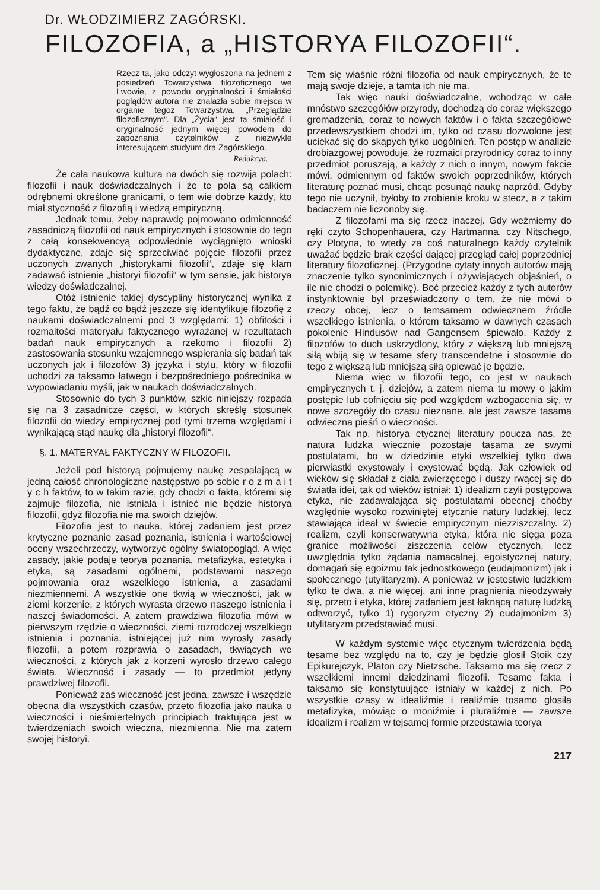Dr. WŁODZIMIERZ ZAGÓRSKI.
FILOZOFIA, a „HISTORYA FILOZOFII“.
Rzecz ta, jako odczyt wygłoszona na jednem z posiedzeń Towarzystwa filozoficznego we Lwowie, z powodu oryginalności i śmiałości poglądów autora nie znalazła sobie miejsca w organie tegoż Towarzystwa, „Przeglądzie filozoficznym“. Dla „Życia“ jest ta śmiałość i oryginalność jednym więcej powodem do zapoznania czytelników z niezwykle interesującem studyum dra Zagórskiego.
Redakcya.
Że cała naukowa kultura na dwóch się rozwija polach: filozofii i nauk doświadczalnych i że te pola są całkiem odrębnemi określone granicami, o tem wie dobrze każdy, kto miał styczność z filozofią i wiedzą empiryczną.
Jednak temu, żeby naprawdę pojmowano odmienność zasadniczą filozofii od nauk empirycznych i stosownie do tego z całą konsekwencyą odpowiednie wyciągnięto wnioski dydaktyczne, zdaje się sprzeciwiać pojęcie filozofii przez uczonych zwanych „historykami filozofii“, zdaje się kłam zadawać istnienie „historyi filozofii“ w tym sensie, jak historya wiedzy doświadczalnej.
Otóż istnienie takiej dyscypliny historycznej wynika z tego faktu, że bądź co bądź jeszcze się identyfikuje filozofię z naukami doświadczalnemi pod 3 względami: 1) obfitości i rozmaitości materyału faktycznego wyrażanej w rezultatach badań nauk empirycznych a rzekomo i filozofii 2) zastosowania stosunku wzajemnego wspierania się badań tak uczonych jak i filozofów 3) języka i stylu, który w filozofii uchodzi za taksamo łatwego i bezpośredniego pośrednika w wypowiadaniu myśli, jak w naukach doświadczalnych.
Stosownie do tych 3 punktów, szkic niniejszy rozpada się na 3 zasadnicze części, w których skreślę stosunek filozofii do wiedzy empirycznej pod tymi trzema względami i wynikającą stąd naukę dla „historyi filozofii“.
§. 1. MATERYAŁ FAKTYCZNY W FILOZOFII.
Jeżeli pod historyą pojmujemy naukę zespalającą w jedną całość chronologiczne następstwo po sobie r o z m a i t y c h faktów, to w takim razie, gdy chodzi o fakta, któremi się zajmuje filozofia, nie istniała i istnieć nie będzie historya filozofii, gdyż filozofia nie ma swoich dziejów.
Filozofia jest to nauka, której zadaniem jest przez krytyczne poznanie zasad poznania, istnienia i wartościowej oceny wszechrzeczy, wytworzyć ogólny światopogląd. A więc zasady, jakie podaje teorya poznania, metafizyka, estetyka i etyka, są zasadami ogólnemi, podstawami naszego pojmowania oraz wszelkiego istnienia, a zasadami niezmiennemi. A wszystkie one tkwią w wieczności, jak w ziemi korzenie, z których wyrasta drzewo naszego istnienia i naszej świadomości. A zatem prawdziwa filozofia mówi w pierwszym rzędzie o wieczności, ziemi rozrodczej wszelkiego istnienia i poznania, istniejącej już nim wyrosły zasady filozofii, a potem rozprawia o zasadach, tkwiących we wieczności, z których jak z korzeni wyrosło drzewo całego świata. Wieczność i zasady — to przedmiot jedyny prawdziwej filozofii.
Ponieważ zaś wieczność jest jedna, zawsze i wszędzie obecna dla wszystkich czasów, przeto filozofia jako nauka o wieczności i nieśmiertelnych principiach traktująca jest w twierdzeniach swoich wieczna, niezmienna. Nie ma zatem swojej historyi.
Tem się właśnie różni filozofia od nauk empirycznych, że te mają swoje dzieje, a tamta ich nie ma.
Tak więc nauki doświadczalne, wchodząc w całe mnóstwo szczegółów przyrody, dochodzą do coraz większego gromadzenia, coraz to nowych faktów i o fakta szczegółowe przedewszystkiem chodzi im, tylko od czasu dozwolone jest uciekać się do skąpych tylko uogólnień. Ten postęp w analizie drobiazgowej powoduje, że rozmaici przyrodnicy coraz to inny przedmiot poruszają, a każdy z nich o innym, nowym fakcie mówi, odmiennym od faktów swoich poprzedników, których literaturę poznać musi, chcąc posunąć naukę naprzód. Gdyby tego nie uczynił, byłoby to zrobienie kroku w stecz, a z takim badaczem nie liczonoby się.
Z filozofami ma się rzecz inaczej. Gdy weźmiemy do ręki czyto Schopenhauera, czy Hartmanna, czy Nitschego, czy Plotyna, to wtedy za coś naturalnego każdy czytelnik uważać będzie brak części dającej przegląd całej poprzedniej literatury filozoficznej. (Przygodne cytaty innych autorów mają znaczenie tylko synonimicznych i ożywiających objaśnień, o ile nie chodzi o polemikę). Boć przecież każdy z tych autorów instynktownie był przeświadczony o tem, że nie mówi o rzeczy obcej, lecz o temsamem odwiecznem źródle wszelkiego istnienia, o którem taksamo w dawnych czasach pokolenie Hindusów nad Gangensem śpiewało. Każdy z filozofów to duch uskrzydlony, który z większą lub mniejszą siłą wbiją się w tesame sfery transcendetne i stosownie do tego z większą lub mniejszą siłą opiewać je będzie.
Niema więc w filozofii tego, co jest w naukach empirycznych t. j. dziejów, a zatem niema tu mowy o jakim postępie lub cofnięciu się pod względem wzbogacenia się, w nowe szczegóły do czasu nieznane, ale jest zawsze tasama odwieczna pieśń o wieczności.
Tak np. historya etycznej literatury poucza nas, że natura ludzka wiecznie pozostaje tasama ze swymi postulatami, bo w dziedzinie etyki wszelkiej tylko dwa pierwiastki exystowały i exystować będą. Jak człowiek od wieków się składał z ciała zwierzęcego i duszy rwącej się do światła idei, tak od wieków istniał: 1) idealizm czyli postępowa etyka, nie zadawalająca się postulatami obecnej choćby względnie wysoko rozwiniętej etycznie natury ludzkiej, lecz stawiająca ideał w świecie empirycznym niezziszczalny. 2) realizm, czyli konserwatywna etyka, która nie sięga poza granice możliwości ziszczenia celów etycznych, lecz uwzględnia tylko żądania namacalnej, egoistycznej natury, domagań się egoizmu tak jednostkowego (eudajmonizm) jak i społecznego (utylitaryzm). A ponieważ w jestestwie ludzkiem tylko te dwa, a nie więcej, ani inne pragnienia nieodzywały się, przeto i etyka, której zadaniem jest łaknącą naturę ludzką odtworzyć, tylko 1) rygoryzm etyczny 2) eudajmonizm 3) utylitaryzm przedstawiać musi.
W każdym systemie więc etycznym twierdzenia będą tesame bez względu na to, czy je będzie głosił Stoik czy Epikurejczyk, Platon czy Nietzsche. Taksamo ma się rzecz z wszelkiemi innemi dziedzinami filozofii. Tesame fakta i taksamo się konstytuujące istniały w każdej z nich. Po wszystkie czasy w idealiźmie i realiźmie tosamo głosiła metafizyka, mówiąc o moniźmie i pluraliźmie — zawsze idealizm i realizm w tejsamej formie przedstawia teorya
217